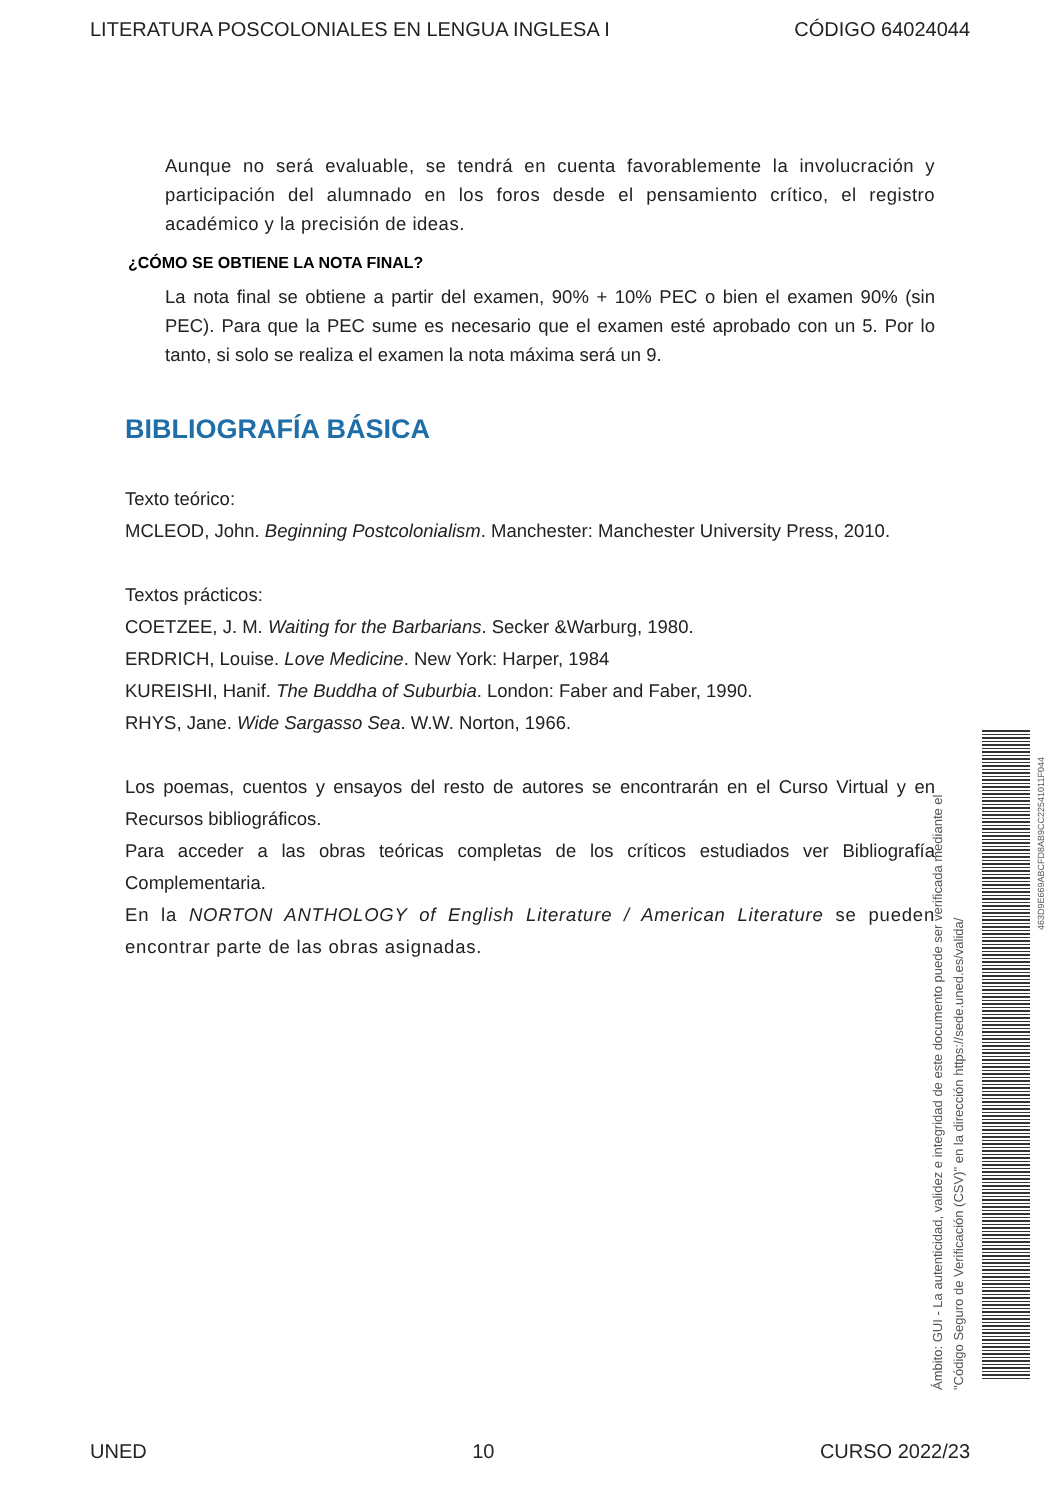LITERATURA POSCOLONIALES EN LENGUA INGLESA I CÓDIGO 64024044
Aunque no será evaluable, se tendrá en cuenta favorablemente la involucración y participación del alumnado en los foros desde el pensamiento crítico, el registro académico y la precisión de ideas.
¿CÓMO SE OBTIENE LA NOTA FINAL?
La nota final se obtiene a partir del examen, 90% + 10% PEC o bien el examen 90% (sin PEC). Para que la PEC sume es necesario que el examen esté aprobado con un 5. Por lo tanto, si solo se realiza el examen la nota máxima será un 9.
BIBLIOGRAFÍA BÁSICA
Texto teórico:
MCLEOD, John. Beginning Postcolonialism. Manchester: Manchester University Press, 2010.
Textos prácticos:
COETZEE, J. M. Waiting for the Barbarians. Secker &Warburg, 1980.
ERDRICH, Louise. Love Medicine. New York: Harper, 1984
KUREISHI, Hanif. The Buddha of Suburbia. London: Faber and Faber, 1990.
RHYS, Jane. Wide Sargasso Sea. W.W. Norton, 1966.
Los poemas, cuentos y ensayos del resto de autores se encontrarán en el Curso Virtual y en Recursos bibliográficos.
Para acceder a las obras teóricas completas de los críticos estudiados ver Bibliografía Complementaria.
En la NORTON ANTHOLOGY of English Literature / American Literature se pueden encontrar parte de las obras asignadas.
Ámbito: GUI - La autenticidad, validez e integridad de este documento puede ser verificada mediante el
"Código Seguro de Verificación (CSV)" en la dirección https://sede.uned.es/valida/
463D9E669ABCFD8AB9CC22541011F044
UNED 10 CURSO 2022/23